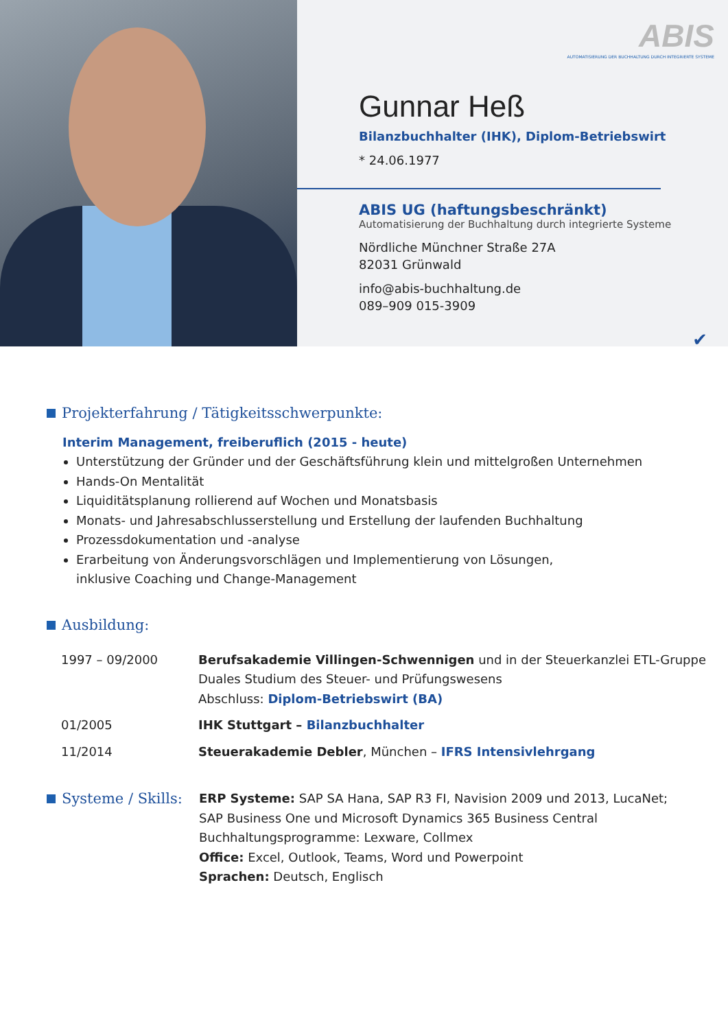ABIS
AUTOMATISIERUNG DER BUCHHALTUNG DURCH INTEGRIERTE SYSTEME
Gunnar Heß
Bilanzbuchhalter (IHK), Diplom-Betriebswirt
* 24.06.1977
ABIS UG (haftungsbeschränkt)
Automatisierung der Buchhaltung durch integrierte Systeme
Nördliche Münchner Straße 27A
82031 Grünwald
info@abis-buchhaltung.de
089–909 015-3909
✔
Projekterfahrung / Tätigkeitsschwerpunkte:
Interim Management, freiberuflich (2015 - heute)
Unterstützung der Gründer und der Geschäftsführung klein und mittelgroßen Unternehmen
Hands-On Mentalität
Liquiditätsplanung rollierend auf Wochen und Monatsbasis
Monats- und Jahresabschlusserstellung und Erstellung der laufenden Buchhaltung
Prozessdokumentation und -analyse
Erarbeitung von Änderungsvorschlägen und Implementierung von Lösungen,
inklusive Coaching und Change-Management
Ausbildung:
| 1997 – 09/2000 | Berufsakademie Villingen-Schwennigen und in der Steuerkanzlei ETL-Gruppe Duales Studium des Steuer- und Prüfungswesens Abschluss: Diplom-Betriebswirt (BA) |
| 01/2005 | IHK Stuttgart – Bilanzbuchhalter |
| 11/2014 | Steuerakademie Debler , München – IFRS Intensivlehrgang |
| Systeme / Skills: | ERP Systeme: SAP SA Hana, SAP R3 FI, Navision 2009 und 2013, LucaNet; SAP Business One und Microsoft Dynamics 365 Business Central Buchhaltungsprogramme: Lexware, Collmex Office: Excel, Outlook, Teams, Word und Powerpoint Sprachen: Deutsch, Englisch |